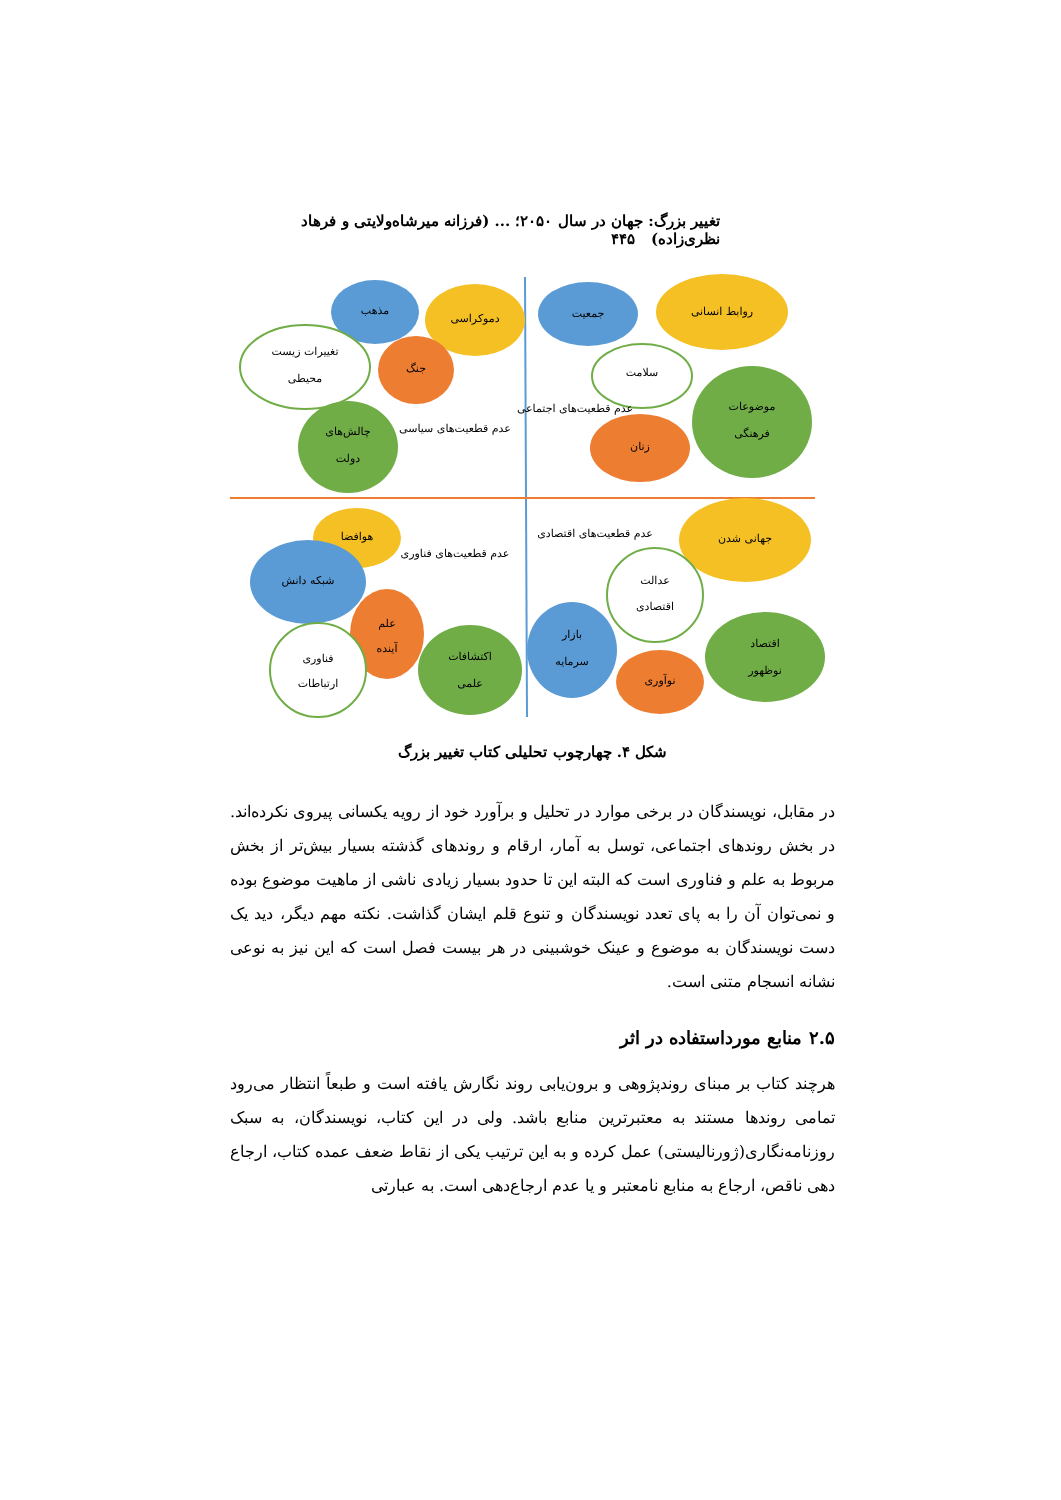تغییر بزرگ: جهان در سال ۲۰۵۰؛ ... (فرزانه میرشاه‌ولایتی و فرهاد نظری‌زاده) ۴۴۵
مذهب
دموکراسی
تغییرات زیست
محیطی
جنگ
چالش‌های
دولت
عدم قطعیت‌های سیاسی
جمعیت
روابط انسانی
سلامت
موضوعات
فرهنگی
زنان
عدم قطعیت‌های اجتماعی
هوافضا
شبکه دانش
علم
آینده
فناوری
ارتباطات
اکتشافات
علمی
عدم قطعیت‌های فناوری
عدم قطعیت‌های اقتصادی
جهانی شدن
عدالت
اقتصادی
بازار
سرمایه
اقتصاد
نوظهور
نوآوری
شکل ۴. چهارچوب تحلیلی کتاب تغییر بزرگ
در مقابل، نویسندگان در برخی موارد در تحلیل و برآورد خود از رویه یکسانی پیروی نکرده‌اند. در بخش روندهای اجتماعی، توسل به آمار، ارقام و روندهای گذشته بسیار بیش‌تر از بخش مربوط به علم و فناوری است که البته این تا حدود بسیار زیادی ناشی از ماهیت موضوع بوده و نمی‌توان آن را به پای تعدد نویسندگان و تنوع قلم ایشان گذاشت. نکته مهم دیگر، دید یک دست نویسندگان به موضوع و عینک خوشبینی در هر بیست فصل است که این نیز به نوعی نشانه انسجام متنی است.
۲.۵ منابع مورداستفاده در اثر
هرچند کتاب بر مبنای روندپژوهی و برون‌یابی روند نگارش یافته است و طبعاً انتظار می‌رود تمامی روندها مستند به معتبرترین منابع باشد. ولی در این کتاب، نویسندگان، به سبک روزنامه‌نگاری(ژورنالیستی) عمل کرده و به این ترتیب یکی از نقاط ضعف عمده کتاب، ارجاع دهی ناقص، ارجاع به منابع نامعتبر و یا عدم ارجاع‌دهی است. به عبارتی